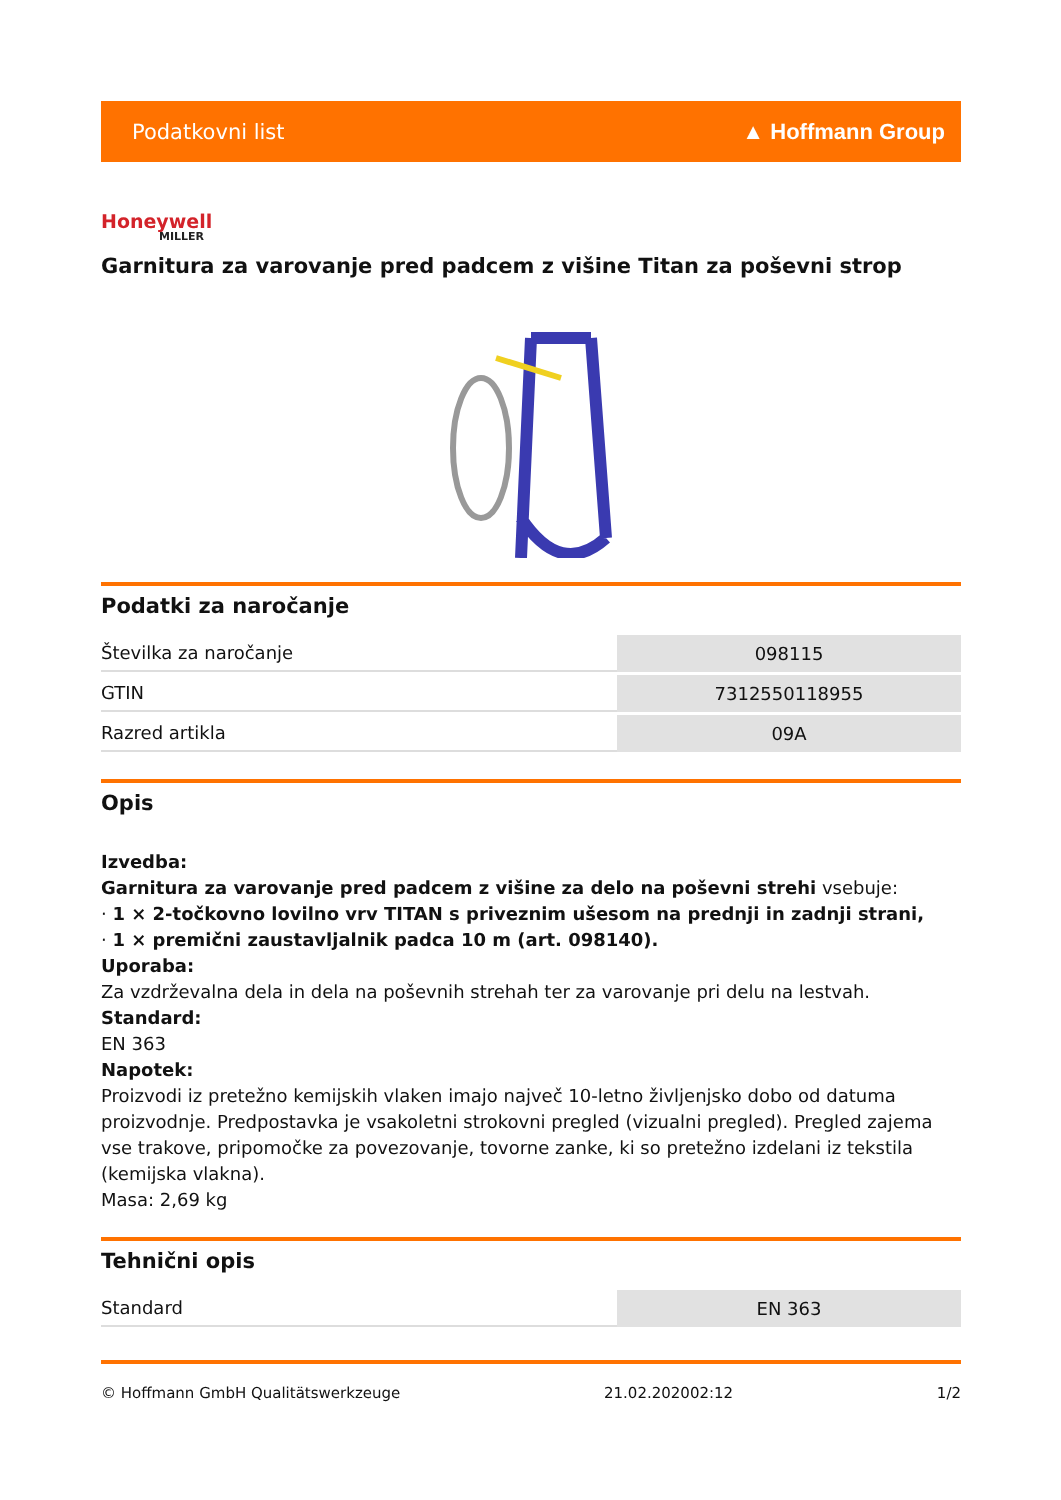Podatkovni list ▲ Hoffmann Group
Honeywell
MILLER
Garnitura za varovanje pred padcem z višine Titan za poševni strop
Podatki za naročanje
| Številka za naročanje | 098115 |
| GTIN | 7312550118955 |
| Razred artikla | 09A |
Opis
Izvedba:
Garnitura za varovanje pred padcem z višine za delo na poševni strehi vsebuje:
· 1 × 2-točkovno lovilno vrv TITAN s priveznim ušesom na prednji in zadnji strani,
· 1 × premični zaustavljalnik padca 10 m (art. 098140).
Uporaba:
Za vzdrževalna dela in dela na poševnih strehah ter za varovanje pri delu na lestvah.
Standard:
EN 363
Napotek:
Proizvodi iz pretežno kemijskih vlaken imajo največ 10-letno življenjsko dobo od datuma proizvodnje. Predpostavka je vsakoletni strokovni pregled (vizualni pregled). Pregled zajema vse trakove, pripomočke za povezovanje, tovorne zanke, ki so pretežno izdelani iz tekstila (kemijska vlakna).
Masa: 2,69 kg
Tehnični opis
| Standard | EN 363 |
© Hoffmann GmbH Qualitätswerkzeuge 21.02.202002:12 1/2